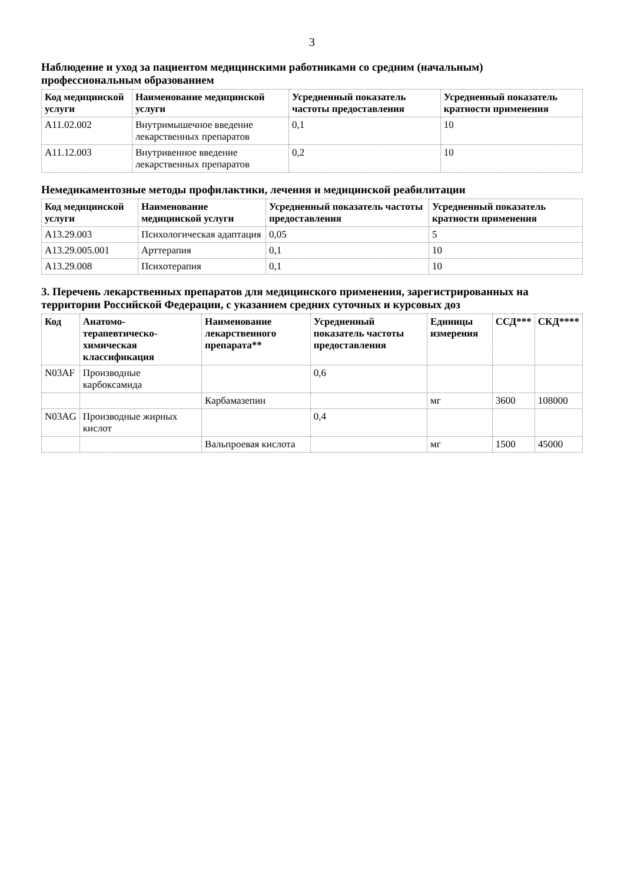3
Наблюдение и уход за пациентом медицинскими работниками со средним (начальным) профессиональным образованием
| Код медицинской услуги | Наименование медицинской услуги | Усредненный показатель частоты предоставления | Усредненный показатель кратности применения |
| --- | --- | --- | --- |
| A11.02.002 | Внутримышечное введение лекарственных препаратов | 0,1 | 10 |
| A11.12.003 | Внутривенное введение лекарственных препаратов | 0,2 | 10 |
Немедикаментозные методы профилактики, лечения и медицинской реабилитации
| Код медицинской услуги | Наименование медицинской услуги | Усредненный показатель частоты предоставления | Усредненный показатель кратности применения |
| --- | --- | --- | --- |
| A13.29.003 | Психологическая адаптация | 0,05 | 5 |
| A13.29.005.001 | Арттерапия | 0,1 | 10 |
| A13.29.008 | Психотерапия | 0,1 | 10 |
3. Перечень лекарственных препаратов для медицинского применения, зарегистрированных на территории Российской Федерации, с указанием средних суточных и курсовых доз
| Код | Анатомо-терапевтическо-химическая классификация | Наименование лекарственного препарата** | Усредненный показатель частоты предоставления | Единицы измерения | ССД*** | СКД**** |
| --- | --- | --- | --- | --- | --- | --- |
| N03AF | Производные карбоксамида | | 0,6 | | | |
| | | Карбамазепин | | мг | 3600 | 108000 |
| N03AG | Производные жирных кислот | | 0,4 | | | |
| | | Вальпроевая кислота | | мг | 1500 | 45000 |